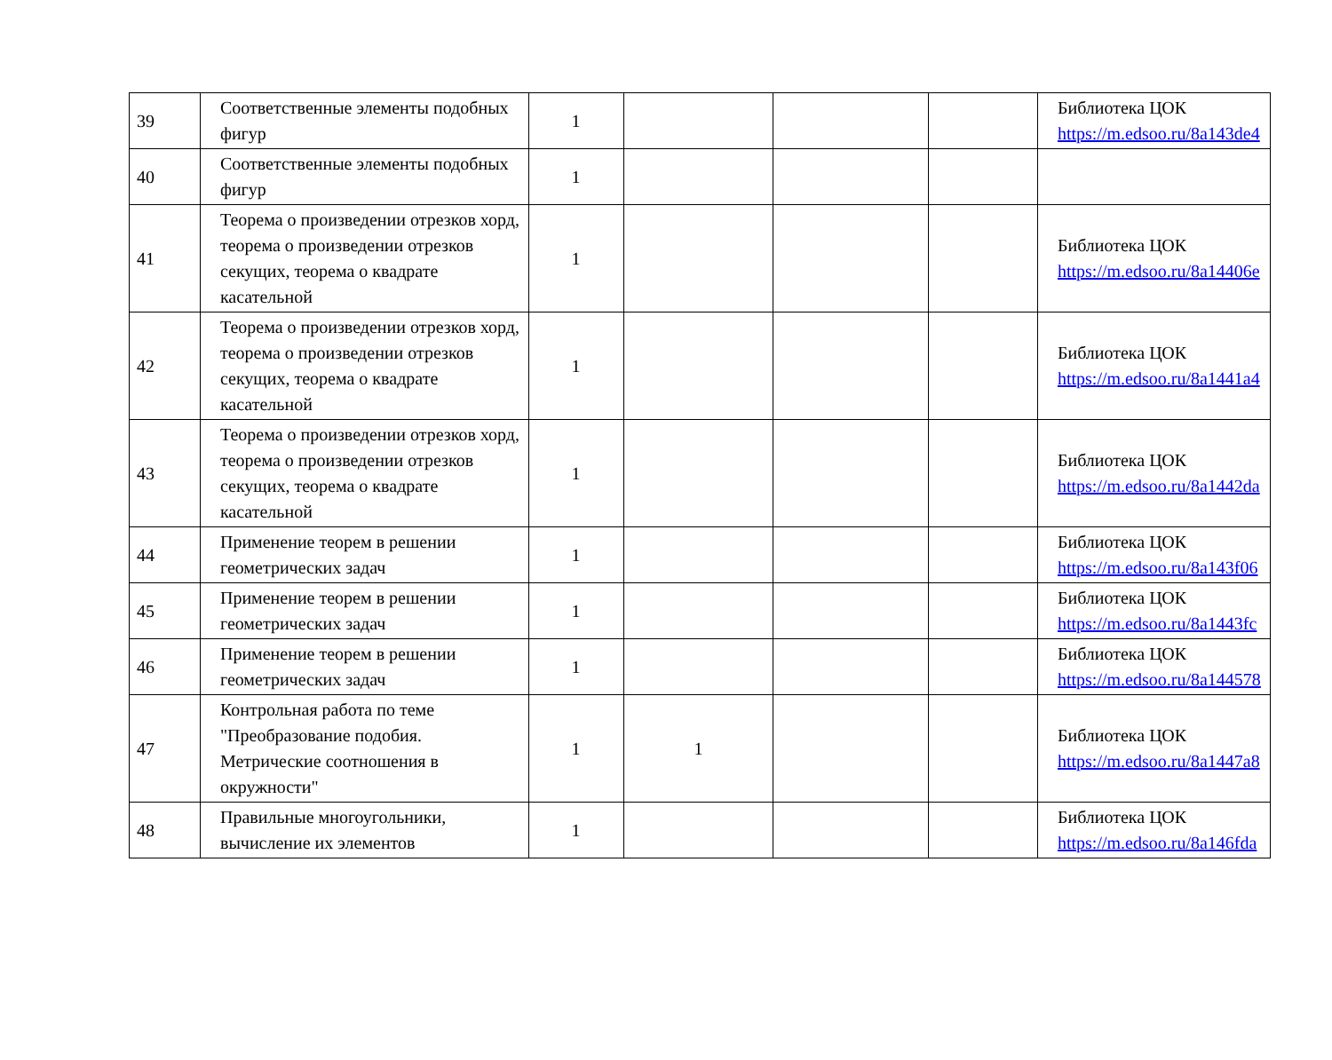| 39 | Соответственные элементы подобных фигур | 1 | | | | Библиотека ЦОК https://m.edsoo.ru/8a143de4 |
| 40 | Соответственные элементы подобных фигур | 1 | | | | |
| 41 | Теорема о произведении отрезков хорд, теорема о произведении отрезков секущих, теорема о квадрате касательной | 1 | | | | Библиотека ЦОК https://m.edsoo.ru/8a14406e |
| 42 | Теорема о произведении отрезков хорд, теорема о произведении отрезков секущих, теорема о квадрате касательной | 1 | | | | Библиотека ЦОК https://m.edsoo.ru/8a1441a4 |
| 43 | Теорема о произведении отрезков хорд, теорема о произведении отрезков секущих, теорема о квадрате касательной | 1 | | | | Библиотека ЦОК https://m.edsoo.ru/8a1442da |
| 44 | Применение теорем в решении геометрических задач | 1 | | | | Библиотека ЦОК https://m.edsoo.ru/8a143f06 |
| 45 | Применение теорем в решении геометрических задач | 1 | | | | Библиотека ЦОК https://m.edsoo.ru/8a1443fc |
| 46 | Применение теорем в решении геометрических задач | 1 | | | | Библиотека ЦОК https://m.edsoo.ru/8a144578 |
| 47 | Контрольная работа по теме "Преобразование подобия. Метрические соотношения в окружности" | 1 | 1 | | | Библиотека ЦОК https://m.edsoo.ru/8a1447a8 |
| 48 | Правильные многоугольники, вычисление их элементов | 1 | | | | Библиотека ЦОК https://m.edsoo.ru/8a146fda |